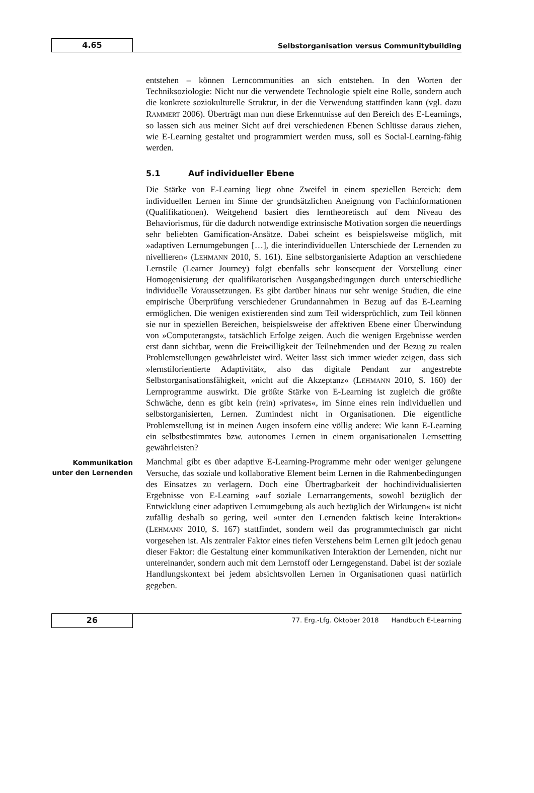4.65
Selbstorganisation versus Communitybuilding
entstehen – können Lerncommunities an sich entstehen. In den Worten der Techniksoziologie: Nicht nur die verwendete Technologie spielt eine Rolle, sondern auch die konkrete soziokulturelle Struktur, in der die Verwendung stattfinden kann (vgl. dazu RAMMERT 2006). Überträgt man nun diese Erkenntnisse auf den Bereich des E-Learnings, so lassen sich aus meiner Sicht auf drei verschiedenen Ebenen Schlüsse daraus ziehen, wie E-Learning gestaltet und programmiert werden muss, soll es Social-Learning-fähig werden.
5.1 Auf individueller Ebene
Die Stärke von E-Learning liegt ohne Zweifel in einem speziellen Bereich: dem individuellen Lernen im Sinne der grundsätzlichen Aneignung von Fachinformationen (Qualifikationen). Weitgehend basiert dies lerntheoretisch auf dem Niveau des Behaviorismus, für die dadurch notwendige extrinsische Motivation sorgen die neuerdings sehr beliebten Gamification-Ansätze. Dabei scheint es beispielsweise möglich, mit »adaptiven Lernumgebungen […], die interindividuellen Unterschiede der Lernenden zu nivellieren« (LEHMANN 2010, S. 161). Eine selbstorganisierte Adaption an verschiedene Lernstile (Learner Journey) folgt ebenfalls sehr konsequent der Vorstellung einer Homogenisierung der qualifikatorischen Ausgangsbedingungen durch unterschiedliche individuelle Voraussetzungen. Es gibt darüber hinaus nur sehr wenige Studien, die eine empirische Überprüfung verschiedener Grundannahmen in Bezug auf das E-Learning ermöglichen. Die wenigen existierenden sind zum Teil widersprüchlich, zum Teil können sie nur in speziellen Bereichen, beispielsweise der affektiven Ebene einer Überwindung von »Computerangst«, tatsächlich Erfolge zeigen. Auch die wenigen Ergebnisse werden erst dann sichtbar, wenn die Freiwilligkeit der Teilnehmenden und der Bezug zu realen Problemstellungen gewährleistet wird. Weiter lässt sich immer wieder zeigen, dass sich »lernstilorientierte Adaptivität«, also das digitale Pendant zur angestrebte Selbstorganisationsfähigkeit, »nicht auf die Akzeptanz« (LEHMANN 2010, S. 160) der Lernprogramme auswirkt. Die größte Stärke von E-Learning ist zugleich die größte Schwäche, denn es gibt kein (rein) »privates«, im Sinne eines rein individuellen und selbstorganisierten, Lernen. Zumindest nicht in Organisationen. Die eigentliche Problemstellung ist in meinen Augen insofern eine völlig andere: Wie kann E-Learning ein selbstbestimmtes bzw. autonomes Lernen in einem organisationalen Lernsetting gewährleisten?
Kommunikation unter den Lernenden
Manchmal gibt es über adaptive E-Learning-Programme mehr oder weniger gelungene Versuche, das soziale und kollaborative Element beim Lernen in die Rahmenbedingungen des Einsatzes zu verlagern. Doch eine Übertragbarkeit der hochindividualisierten Ergebnisse von E-Learning »auf soziale Lernarrangements, sowohl bezüglich der Entwicklung einer adaptiven Lernumgebung als auch bezüglich der Wirkungen« ist nicht zufällig deshalb so gering, weil »unter den Lernenden faktisch keine Interaktion« (LEHMANN 2010, S. 167) stattfindet, sondern weil das programmtechnisch gar nicht vorgesehen ist. Als zentraler Faktor eines tiefen Verstehens beim Lernen gilt jedoch genau dieser Faktor: die Gestaltung einer kommunikativen Interaktion der Lernenden, nicht nur untereinander, sondern auch mit dem Lernstoff oder Lerngegenstand. Dabei ist der soziale Handlungskontext bei jedem absichtsvollen Lernen in Organisationen quasi natürlich gegeben.
26
77. Erg.-Lfg. Oktober 2018 Handbuch E-Learning